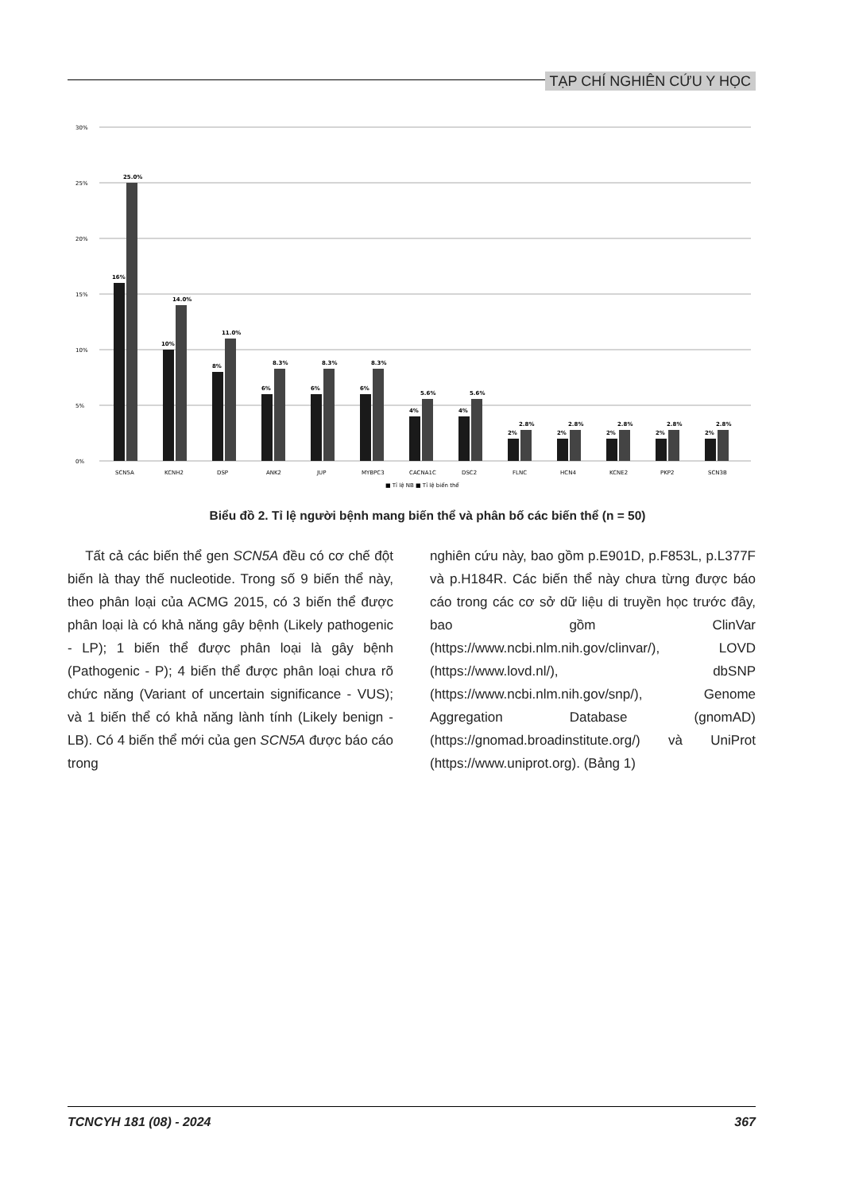TẠP CHÍ NGHIÊN CỨU Y HỌC
30%
25%
20%
15%
10%
5%
0%
16%
25.0%
10%
14.0%
8%
11.0%
6%
8.3%
6%
8.3%
6%
8.3%
4%
5.6%
4%
5.6%
2%
2.8%
2%
2.8%
2%
2.8%
2%
2.8%
2%
2.8%
SCN5A
KCNH2
DSP
ANK2
JUP
MYBPC3
CACNA1C
DSC2
FLNC
HCN4
KCNE2
PKP2
SCN3B
■ Tỉ lệ NB ■ Tỉ lệ biến thể
Biểu đồ 2. Tỉ lệ người bệnh mang biến thể và phân bố các biến thể (n = 50)
Tất cả các biến thể gen SCN5A đều có cơ chế đột biến là thay thế nucleotide. Trong số 9 biến thể này, theo phân loại của ACMG 2015, có 3 biến thể được phân loại là có khả năng gây bệnh (Likely pathogenic - LP); 1 biến thể được phân loại là gây bệnh (Pathogenic - P); 4 biến thể được phân loại chưa rõ chức năng (Variant of uncertain significance - VUS); và 1 biến thể có khả năng lành tính (Likely benign - LB). Có 4 biến thể mới của gen SCN5A được báo cáo trong
nghiên cứu này, bao gồm p.E901D, p.F853L, p.L377F và p.H184R. Các biến thể này chưa từng được báo cáo trong các cơ sở dữ liệu di truyền học trước đây, bao gồm ClinVar (https://www.ncbi.nlm.nih.gov/clinvar/), LOVD (https://www.lovd.nl/), dbSNP (https://www.ncbi.nlm.nih.gov/snp/), Genome Aggregation Database (gnomAD) (https://gnomad.broadinstitute.org/) và UniProt (https://www.uniprot.org). (Bảng 1)
TCNCYH 181 (08) - 2024 367